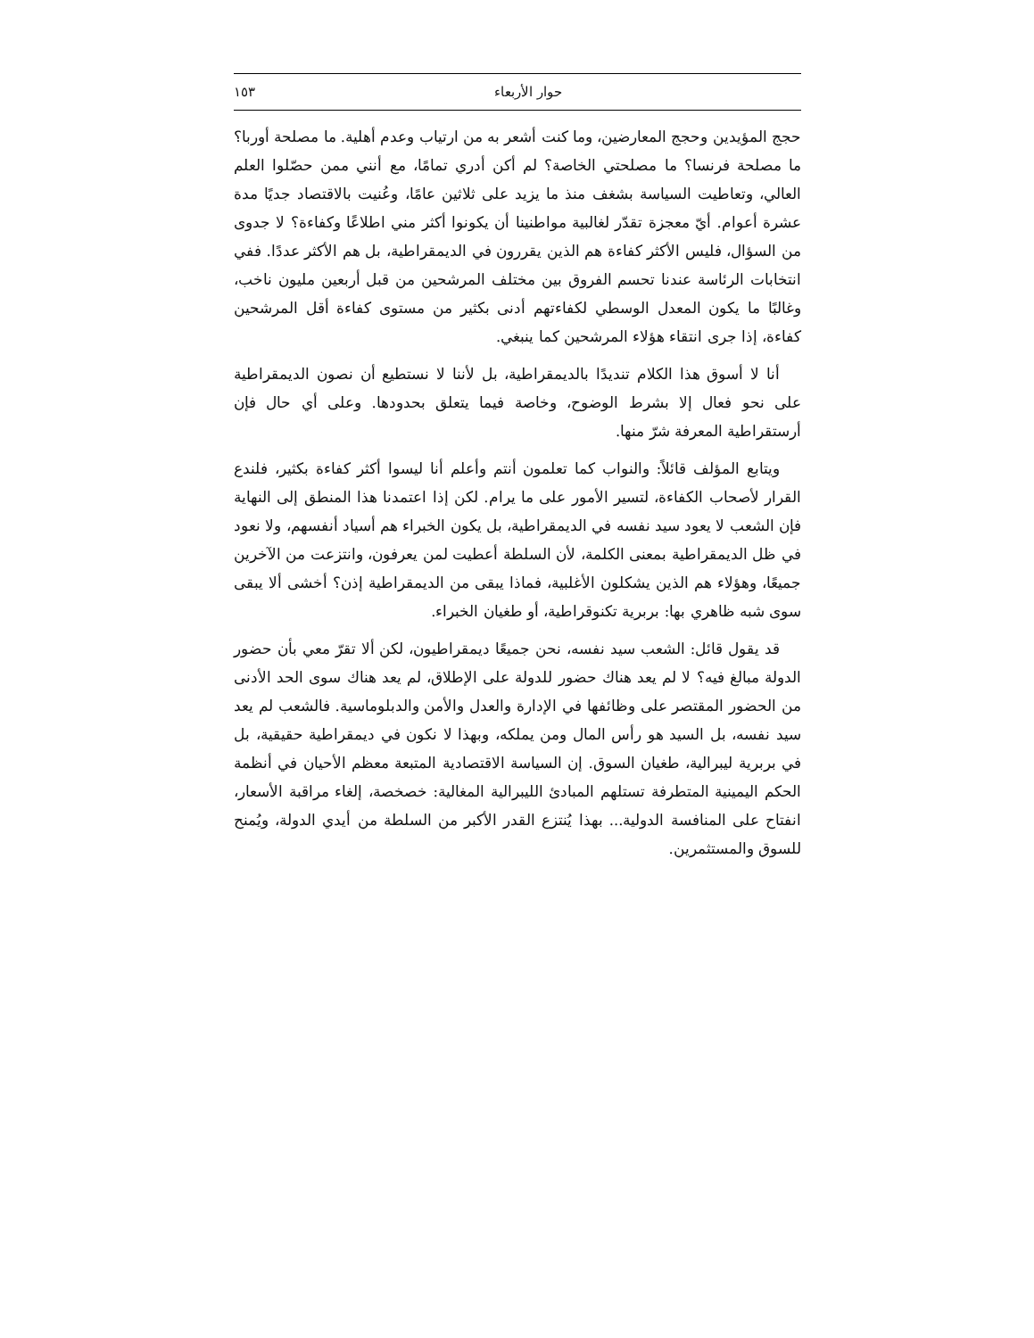حوار الأربعاء ١٥٣
حجج المؤيدين وحجج المعارضين، وما كنت أشعر به من ارتياب وعدم أهلية. ما مصلحة أوربا؟ ما مصلحة فرنسا؟ ما مصلحتي الخاصة؟ لم أكن أدري تمامًا، مع أنني ممن حصّلوا العلم العالي، وتعاطيت السياسة بشغف منذ ما يزيد على ثلاثين عامًا، وعُنيت بالاقتصاد جديًا مدة عشرة أعوام. أيّ معجزة تقدّر لغالبية مواطنينا أن يكونوا أكثر مني اطلاعًا وكفاءة؟ لا جدوى من السؤال، فليس الأكثر كفاءة هم الذين يقررون في الديمقراطية، بل هم الأكثر عددًا. ففي انتخابات الرئاسة عندنا تحسم الفروق بين مختلف المرشحين من قبل أربعين مليون ناخب، وغالبًا ما يكون المعدل الوسطي لكفاءتهم أدنى بكثير من مستوى كفاءة أقل المرشحين كفاءة، إذا جرى انتقاء هؤلاء المرشحين كما ينبغي.
أنا لا أسوق هذا الكلام تنديدًا بالديمقراطية، بل لأننا لا نستطيع أن نصون الديمقراطية على نحو فعال إلا بشرط الوضوح، وخاصة فيما يتعلق بحدودها. وعلى أي حال فإن أرستقراطية المعرفة شرّ منها.
ويتابع المؤلف قائلاً: والنواب كما تعلمون أنتم وأعلم أنا ليسوا أكثر كفاءة بكثير، فلندع القرار لأصحاب الكفاءة، لتسير الأمور على ما يرام. لكن إذا اعتمدنا هذا المنطق إلى النهاية فإن الشعب لا يعود سيد نفسه في الديمقراطية، بل يكون الخبراء هم أسياد أنفسهم، ولا نعود في ظل الديمقراطية بمعنى الكلمة، لأن السلطة أعطيت لمن يعرفون، وانتزعت من الآخرين جميعًا، وهؤلاء هم الذين يشكلون الأغلبية، فماذا يبقى من الديمقراطية إذن؟ أخشى ألا يبقى سوى شبه ظاهري بها: بربرية تكنوقراطية، أو طغيان الخبراء.
قد يقول قائل: الشعب سيد نفسه، نحن جميعًا ديمقراطيون، لكن ألا تقرّ معي بأن حضور الدولة مبالغ فيه؟ لا لم يعد هناك حضور للدولة على الإطلاق، لم يعد هناك سوى الحد الأدنى من الحضور المقتصر على وظائفها في الإدارة والعدل والأمن والدبلوماسية. فالشعب لم يعد سيد نفسه، بل السيد هو رأس المال ومن يملكه، وبهذا لا نكون في ديمقراطية حقيقية، بل في بربرية ليبرالية، طغيان السوق. إن السياسة الاقتصادية المتبعة معظم الأحيان في أنظمة الحكم اليمينية المتطرفة تستلهم المبادئ الليبرالية المغالية: خصخصة، إلغاء مراقبة الأسعار، انفتاح على المنافسة الدولية... بهذا يُنتزع القدر الأكبر من السلطة من أيدي الدولة، ويُمنح للسوق والمستثمرين.